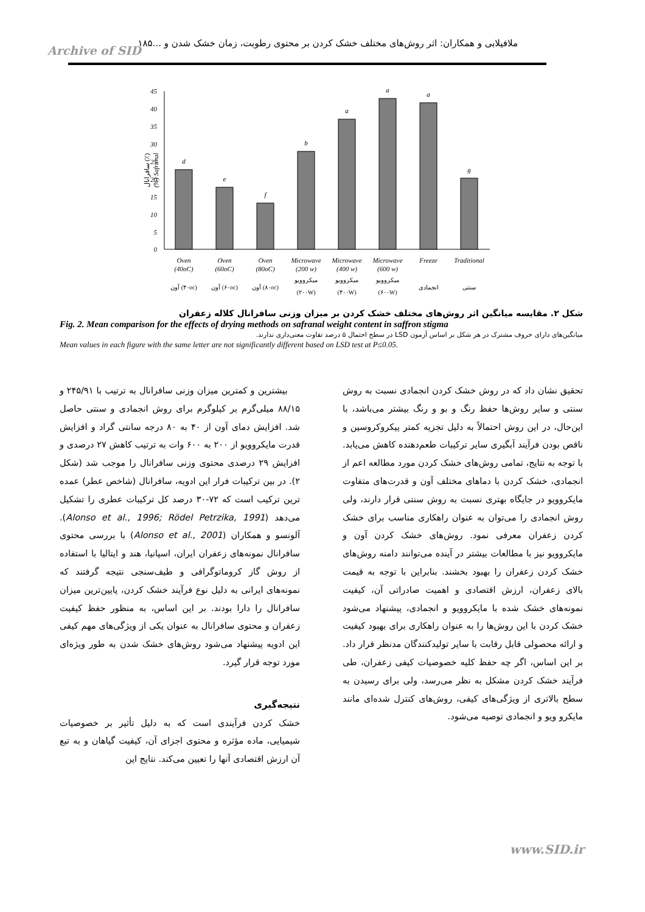ملافیلابی و همکاران: اثر روش‌های مختلف خشک کردن بر محتوی رطوبت، زمان خشک شدن و ...۱۸۵
Archive of SID
سافرانال (٪)
(%) Safranal
45
40
35
30
25
20
15
10
5
0
d
e
f
b
a
a
a
g
Oven
(40oC)
Oven
(60oC)
Oven
(80oC)
Microwave
(200 w)
Microwave
(400 w)
Microwave
(600 w)
Freeze
Traditional
آون (۴۰oc)
آون (۶۰oc)
آون (۸۰oc)
میکروویو
(۲۰۰W)
میکروویو
(۴۰۰W)
میکروویو
(۶۰۰W)
انجمادی
سنتی
شکل ۲. مقایسه میانگین اثر روش‌های مختلف خشک کردن بر میزان وزنی سافرانال کلاله زعفران
Fig. 2. Mean comparison for the effects of drying methods on safranal weight content in saffron stigma
میانگین‌های دارای حروف مشترک در هر شکل بر اساس آزمون LSD در سطح احتمال ۵ درصد تفاوت معنی‌داری ندارند.
Mean values in each figure with the same letter are not significantly different based on LSD test at P≤0.05.
بیشترین و کمترین میزان وزنی سافرانال به ترتیب با ۲۴۵/۹۱ و ۸۸/۱۵ میلی‌گرم بر کیلوگرم برای روش انجمادی و سنتی حاصل شد. افزایش دمای آون از ۴۰ به ۸۰ درجه سانتی گراد و افزایش قدرت مایکروویو از ۲۰۰ به ۶۰۰ وات به ترتیب کاهش ۲۷ درصدی و افزایش ۲۹ درصدی محتوی وزنی سافرانال را موجب شد (شکل ۲). در بین ترکیبات فرار این ادویه، سافرانال (شاخص عطر) عمده ترین ترکیب است که ۷۲-۳۰ درصد کل ترکیبات عطری را تشکیل می‌دهد (Alonso et al., 1996; Rödel Petrzika, 1991). آلونسو و همکاران (Alonso et al., 2001) با بررسی محتوی سافرانال نمونه‌های زعفران ایران، اسپانیا، هند و ایتالیا با استفاده از روش گاز کروماتوگرافی و طیف‌سنجی نتیجه گرفتند که نمونه‌های ایرانی به دلیل نوع فرآیند خشک کردن، پایین‌ترین میزان سافرانال را دارا بودند. بر این اساس، به منظور حفظ کیفیت زعفران و محتوی سافرانال به عنوان یکی از ویژگی‌های مهم کیفی این ادویه پیشنهاد می‌شود روش‌های خشک شدن به طور ویژه‌ای مورد توجه قرار گیرد.
نتیجه‌گیری
خشک کردن فرآیندی است که به دلیل تأثیر بر خصوصیات شیمیایی، ماده مؤثره و محتوی اجزای آن، کیفیت گیاهان و به تبع آن ارزش اقتصادی آنها را تعیین می‌کند. نتایج این
تحقیق نشان داد که در روش خشک کردن انجمادی نسبت به روش سنتی و سایر روش‌ها حفظ رنگ و بو و رنگ بیشتر می‌باشد، با این‌حال، در این روش احتمالاً به دلیل تجزیه کمتر پیکروکروسین و ناقص بودن فرآیند آبگیری سایر ترکیبات طعم‌دهنده کاهش می‌یابد. با توجه به نتایج، تمامی روش‌های خشک کردن مورد مطالعه اعم از انجمادی، خشک کردن با دماهای مختلف آون و قدرت‌های متفاوت مایکروویو در جایگاه بهتری نسبت به روش سنتی قرار دارند، ولی روش انجمادی را می‌توان به عنوان راهکاری مناسب برای خشک کردن زعفران معرفی نمود. روش‌های خشک کردن آون و مایکروویو نیز با مطالعات بیشتر در آینده می‌توانند دامنه روش‌های خشک کردن زعفران را بهبود بخشند. بنابراین با توجه به قیمت بالای زعفران، ارزش اقتصادی و اهمیت صادراتی آن، کیفیت نمونه‌های خشک شده با مایکروویو و انجمادی، پیشنهاد می‌شود خشک کردن با این روش‌ها را به عنوان راهکاری برای بهبود کیفیت و ارائه محصولی قابل رقابت با سایر تولیدکنندگان مدنظر قرار داد. بر این اساس، اگر چه حفظ کلیه خصوصیات کیفی زعفران، طی فرآیند خشک کردن مشکل به نظر می‌رسد، ولی برای رسیدن به سطح بالاتری از ویژگی‌های کیفی، روش‌های کنترل شده‌ای مانند مایکرو ویو و انجمادی توصیه می‌شود.
www.SID.ir